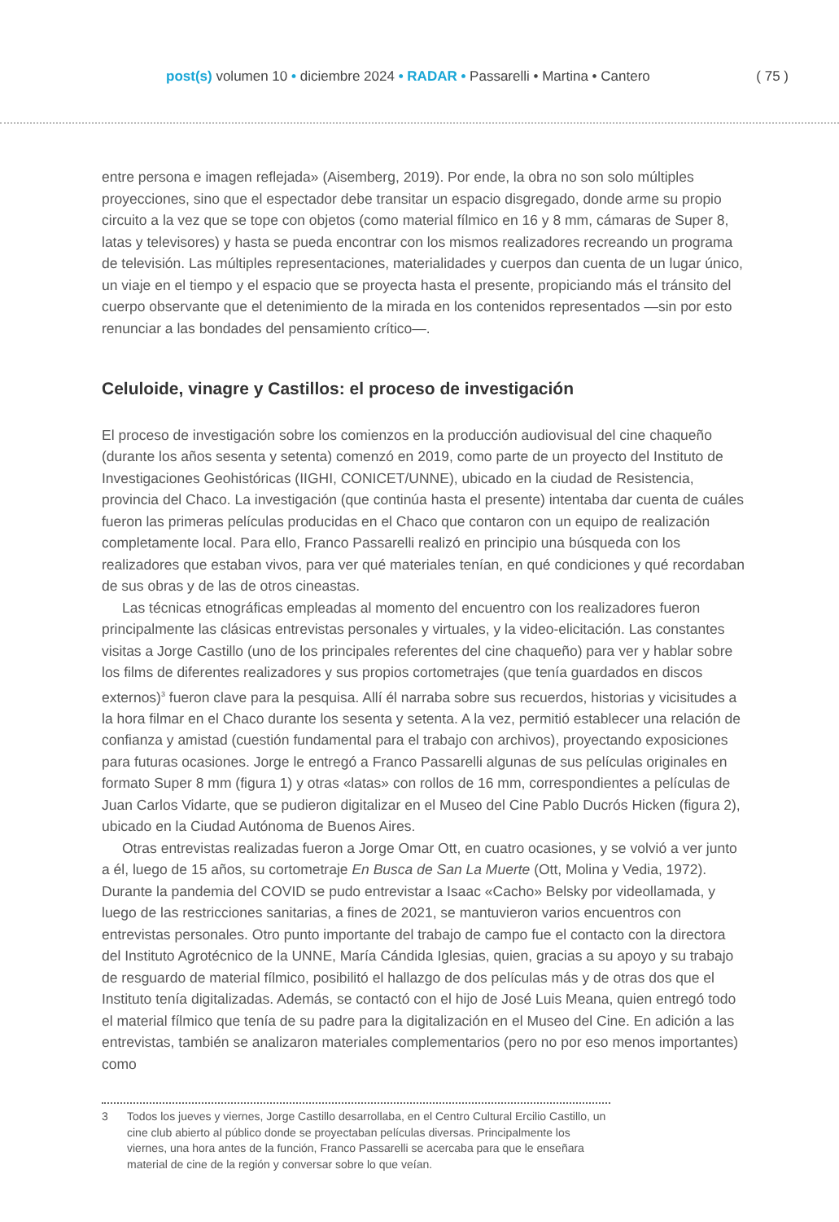post(s) volumen 10 • diciembre 2024 • RADAR • Passarelli • Martina • Cantero
( 75 )
entre persona e imagen reflejada» (Aisemberg, 2019). Por ende, la obra no son solo múltiples proyecciones, sino que el espectador debe transitar un espacio disgregado, donde arme su propio circuito a la vez que se tope con objetos (como material fílmico en 16 y 8 mm, cámaras de Super 8, latas y televisores) y hasta se pueda encontrar con los mismos realizadores recreando un programa de televisión. Las múltiples representaciones, materialidades y cuerpos dan cuenta de un lugar único, un viaje en el tiempo y el espacio que se proyecta hasta el presente, propiciando más el tránsito del cuerpo observante que el detenimiento de la mirada en los contenidos representados —sin por esto renunciar a las bondades del pensamiento crítico—.
Celuloide, vinagre y Castillos: el proceso de investigación
El proceso de investigación sobre los comienzos en la producción audiovisual del cine chaqueño (durante los años sesenta y setenta) comenzó en 2019, como parte de un proyecto del Instituto de Investigaciones Geohistóricas (IIGHI, CONICET/UNNE), ubicado en la ciudad de Resistencia, provincia del Chaco. La investigación (que continúa hasta el presente) intentaba dar cuenta de cuáles fueron las primeras películas producidas en el Chaco que contaron con un equipo de realización completamente local. Para ello, Franco Passarelli realizó en principio una búsqueda con los realizadores que estaban vivos, para ver qué materiales tenían, en qué condiciones y qué recordaban de sus obras y de las de otros cineastas.
Las técnicas etnográficas empleadas al momento del encuentro con los realizadores fueron principalmente las clásicas entrevistas personales y virtuales, y la video-elicitación. Las constantes visitas a Jorge Castillo (uno de los principales referentes del cine chaqueño) para ver y hablar sobre los films de diferentes realizadores y sus propios cortometrajes (que tenía guardados en discos externos)<sup>3</sup> fueron clave para la pesquisa. Allí él narraba sobre sus recuerdos, historias y vicisitudes a la hora filmar en el Chaco durante los sesenta y setenta. A la vez, permitió establecer una relación de confianza y amistad (cuestión fundamental para el trabajo con archivos), proyectando exposiciones para futuras ocasiones. Jorge le entregó a Franco Passarelli algunas de sus películas originales en formato Super 8 mm (figura 1) y otras «latas» con rollos de 16 mm, correspondientes a películas de Juan Carlos Vidarte, que se pudieron digitalizar en el Museo del Cine Pablo Ducrós Hicken (figura 2), ubicado en la Ciudad Autónoma de Buenos Aires.
Otras entrevistas realizadas fueron a Jorge Omar Ott, en cuatro ocasiones, y se volvió a ver junto a él, luego de 15 años, su cortometraje En Busca de San La Muerte (Ott, Molina y Vedia, 1972). Durante la pandemia del COVID se pudo entrevistar a Isaac «Cacho» Belsky por videollamada, y luego de las restricciones sanitarias, a fines de 2021, se mantuvieron varios encuentros con entrevistas personales. Otro punto importante del trabajo de campo fue el contacto con la directora del Instituto Agrotécnico de la UNNE, María Cándida Iglesias, quien, gracias a su apoyo y su trabajo de resguardo de material fílmico, posibilitó el hallazgo de dos películas más y de otras dos que el Instituto tenía digitalizadas. Además, se contactó con el hijo de José Luis Meana, quien entregó todo el material fílmico que tenía de su padre para la digitalización en el Museo del Cine. En adición a las entrevistas, también se analizaron materiales complementarios (pero no por eso menos importantes) como
3 Todos los jueves y viernes, Jorge Castillo desarrollaba, en el Centro Cultural Ercilio Castillo, un cine club abierto al público donde se proyectaban películas diversas. Principalmente los viernes, una hora antes de la función, Franco Passarelli se acercaba para que le enseñara material de cine de la región y conversar sobre lo que veían.